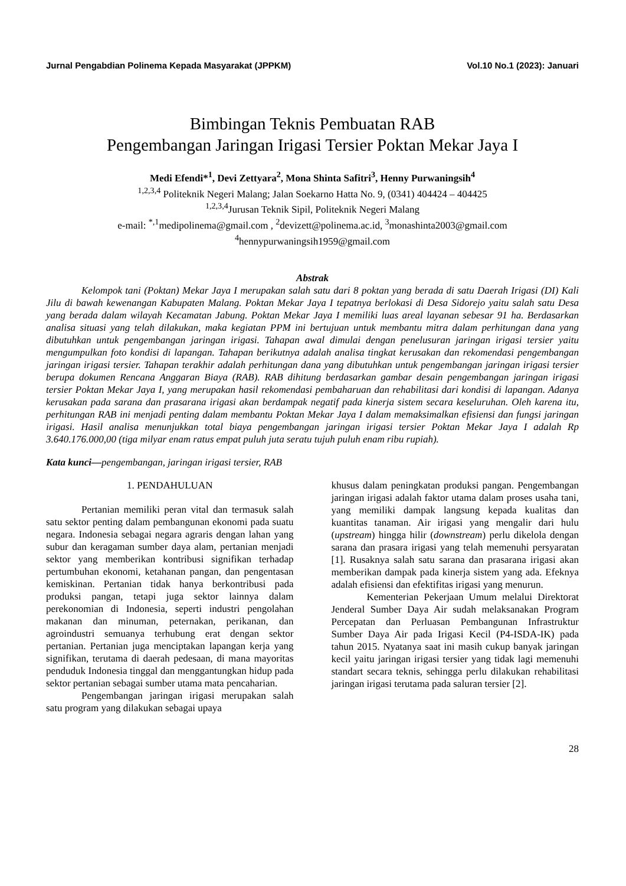Jurnal Pengabdian Polinema Kepada Masyarakat (JPPKM) Vol.10 No.1 (2023): Januari
Bimbingan Teknis Pembuatan RAB
Pengembangan Jaringan Irigasi Tersier Poktan Mekar Jaya I
Medi Efendi*<sup>1</sup>, Devi Zettyara<sup>2</sup>, Mona Shinta Safitri<sup>3</sup>, Henny Purwaningsih<sup>4</sup>
<sup>1,2,3,4</sup> Politeknik Negeri Malang; Jalan Soekarno Hatta No. 9, (0341) 404424 – 404425
<sup>1,2,3,4</sup>Jurusan Teknik Sipil, Politeknik Negeri Malang
e-mail: <sup>*,1</sup>medipolinema@gmail.com , <sup>2</sup>devizett@polinema.ac.id, <sup>3</sup>monashinta2003@gmail.com
<sup>4</sup> hennypurwaningsih1959@gmail.com
Abstrak
Kelompok tani (Poktan) Mekar Jaya I merupakan salah satu dari 8 poktan yang berada di satu Daerah Irigasi (DI) Kali Jilu di bawah kewenangan Kabupaten Malang. Poktan Mekar Jaya I tepatnya berlokasi di Desa Sidorejo yaitu salah satu Desa yang berada dalam wilayah Kecamatan Jabung. Poktan Mekar Jaya I memiliki luas areal layanan sebesar 91 ha. Berdasarkan analisa situasi yang telah dilakukan, maka kegiatan PPM ini bertujuan untuk membantu mitra dalam perhitungan dana yang dibutuhkan untuk pengembangan jaringan irigasi. Tahapan awal dimulai dengan penelusuran jaringan irigasi tersier yaitu mengumpulkan foto kondisi di lapangan. Tahapan berikutnya adalah analisa tingkat kerusakan dan rekomendasi pengembangan jaringan irigasi tersier. Tahapan terakhir adalah perhitungan dana yang dibutuhkan untuk pengembangan jaringan irigasi tersier berupa dokumen Rencana Anggaran Biaya (RAB). RAB dihitung berdasarkan gambar desain pengembangan jaringan irigasi tersier Poktan Mekar Jaya I, yang merupakan hasil rekomendasi pembaharuan dan rehabilitasi dari kondisi di lapangan. Adanya kerusakan pada sarana dan prasarana irigasi akan berdampak negatif pada kinerja sistem secara keseluruhan. Oleh karena itu, perhitungan RAB ini menjadi penting dalam membantu Poktan Mekar Jaya I dalam memaksimalkan efisiensi dan fungsi jaringan irigasi. Hasil analisa menunjukkan total biaya pengembangan jaringan irigasi tersier Poktan Mekar Jaya I adalah Rp 3.640.176.000,00 (tiga milyar enam ratus empat puluh juta seratu tujuh puluh enam ribu rupiah).
Kata kunci—pengembangan, jaringan irigasi tersier, RAB
1. PENDAHULUAN
Pertanian memiliki peran vital dan termasuk salah satu sektor penting dalam pembangunan ekonomi pada suatu negara. Indonesia sebagai negara agraris dengan lahan yang subur dan keragaman sumber daya alam, pertanian menjadi sektor yang memberikan kontribusi signifikan terhadap pertumbuhan ekonomi, ketahanan pangan, dan pengentasan kemiskinan. Pertanian tidak hanya berkontribusi pada produksi pangan, tetapi juga sektor lainnya dalam perekonomian di Indonesia, seperti industri pengolahan makanan dan minuman, peternakan, perikanan, dan agroindustri semuanya terhubung erat dengan sektor pertanian. Pertanian juga menciptakan lapangan kerja yang signifikan, terutama di daerah pedesaan, di mana mayoritas penduduk Indonesia tinggal dan menggantungkan hidup pada sektor pertanian sebagai sumber utama mata pencaharian.
Pengembangan jaringan irigasi merupakan salah satu program yang dilakukan sebagai upaya
khusus dalam peningkatan produksi pangan. Pengembangan jaringan irigasi adalah faktor utama dalam proses usaha tani, yang memiliki dampak langsung kepada kualitas dan kuantitas tanaman. Air irigasi yang mengalir dari hulu (upstream) hingga hilir (downstream) perlu dikelola dengan sarana dan prasara irigasi yang telah memenuhi persyaratan [1]. Rusaknya salah satu sarana dan prasarana irigasi akan memberikan dampak pada kinerja sistem yang ada. Efeknya adalah efisiensi dan efektifitas irigasi yang menurun.
Kementerian Pekerjaan Umum melalui Direktorat Jenderal Sumber Daya Air sudah melaksanakan Program Percepatan dan Perluasan Pembangunan Infrastruktur Sumber Daya Air pada Irigasi Kecil (P4-ISDA-IK) pada tahun 2015. Nyatanya saat ini masih cukup banyak jaringan kecil yaitu jaringan irigasi tersier yang tidak lagi memenuhi standart secara teknis, sehingga perlu dilakukan rehabilitasi jaringan irigasi terutama pada saluran tersier [2].
28